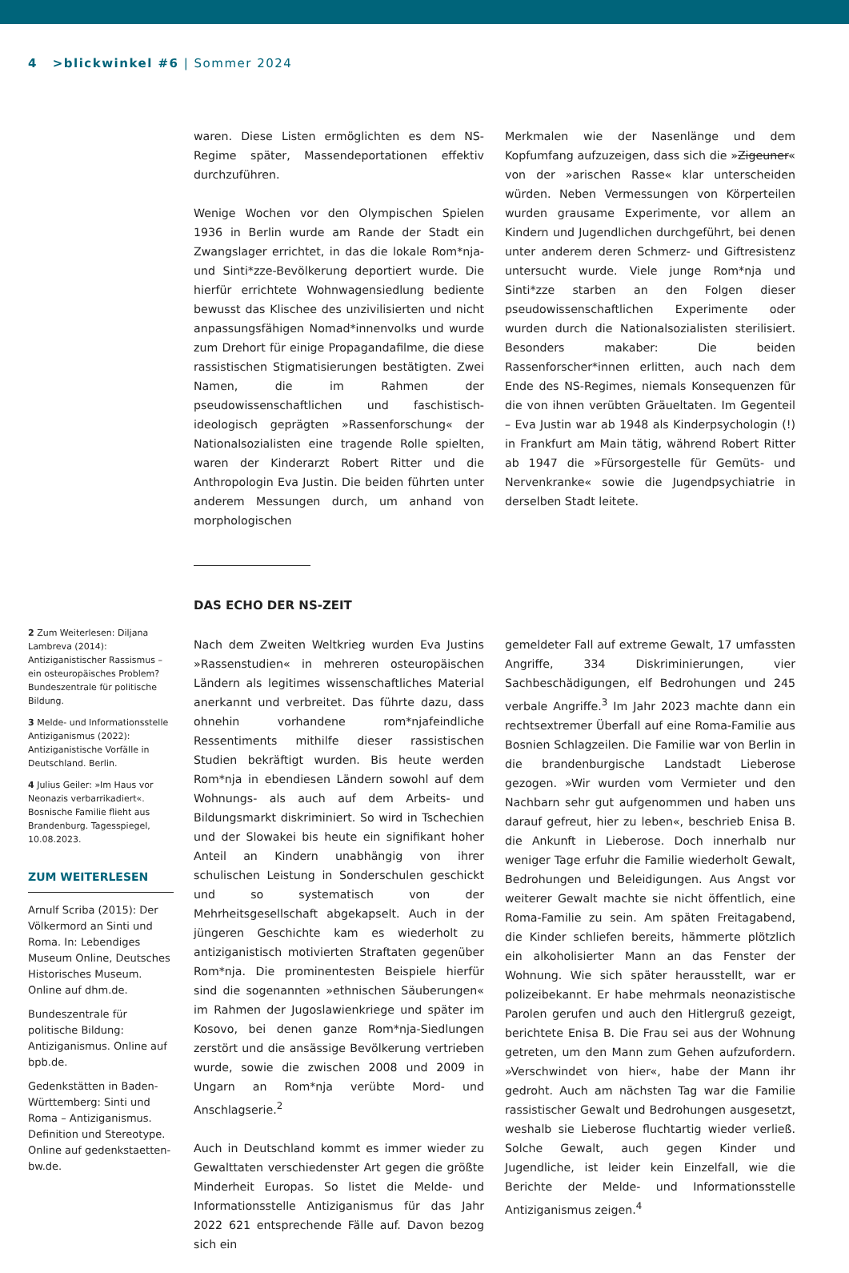4 >blickwinkel #6 | Sommer 2024
waren. Diese Listen ermöglichten es dem NS-Regime später, Massendeportationen effektiv durchzuführen.
Wenige Wochen vor den Olympischen Spielen 1936 in Berlin wurde am Rande der Stadt ein Zwangslager errichtet, in das die lokale Rom*nja- und Sinti*zze-Bevölkerung deportiert wurde. Die hierfür errichtete Wohnwagensiedlung bediente bewusst das Klischee des unzivilisierten und nicht anpassungsfähigen Nomad*innenvolks und wurde zum Drehort für einige Propagandafilme, die diese rassistischen Stigmatisierungen bestätigten. Zwei Namen, die im Rahmen der pseudowissenschaftlichen und faschistisch-ideologisch geprägten »Rassenforschung« der Nationalsozialisten eine tragende Rolle spielten, waren der Kinderarzt Robert Ritter und die Anthropologin Eva Justin. Die beiden führten unter anderem Messungen durch, um anhand von morphologischen
Merkmalen wie der Nasenlänge und dem Kopfumfang aufzuzeigen, dass sich die »Zigeuner« von der »arischen Rasse« klar unterscheiden würden. Neben Vermessungen von Körperteilen wurden grausame Experimente, vor allem an Kindern und Jugendlichen durchgeführt, bei denen unter anderem deren Schmerz- und Giftresistenz untersucht wurde. Viele junge Rom*nja und Sinti*zze starben an den Folgen dieser pseudowissenschaftlichen Experimente oder wurden durch die Nationalsozialisten sterilisiert. Besonders makaber: Die beiden Rassenforscher*innen erlitten, auch nach dem Ende des NS-Regimes, niemals Konsequenzen für die von ihnen verübten Gräueltaten. Im Gegenteil – Eva Justin war ab 1948 als Kinderpsychologin (!) in Frankfurt am Main tätig, während Robert Ritter ab 1947 die »Fürsorgestelle für Gemüts- und Nervenkranke« sowie die Jugendpsychiatrie in derselben Stadt leitete.
DAS ECHO DER NS-ZEIT
Nach dem Zweiten Weltkrieg wurden Eva Justins »Rassenstudien« in mehreren osteuropäischen Ländern als legitimes wissenschaftliches Material anerkannt und verbreitet. Das führte dazu, dass ohnehin vorhandene rom*njafeindliche Ressentiments mithilfe dieser rassistischen Studien bekräftigt wurden. Bis heute werden Rom*nja in ebendiesen Ländern sowohl auf dem Wohnungs- als auch auf dem Arbeits- und Bildungsmarkt diskriminiert. So wird in Tschechien und der Slowakei bis heute ein signifikant hoher Anteil an Kindern unabhängig von ihrer schulischen Leistung in Sonderschulen geschickt und so systematisch von der Mehrheitsgesellschaft abgekapselt. Auch in der jüngeren Geschichte kam es wiederholt zu antiziganistisch motivierten Straftaten gegenüber Rom*nja. Die prominentesten Beispiele hierfür sind die sogenannten »ethnischen Säuberungen« im Rahmen der Jugoslawienkriege und später im Kosovo, bei denen ganze Rom*nja-Siedlungen zerstört und die ansässige Bevölkerung vertrieben wurde, sowie die zwischen 2008 und 2009 in Ungarn an Rom*nja verübte Mord- und Anschlagserie.<sup>2</sup>
Auch in Deutschland kommt es immer wieder zu Gewalttaten verschiedenster Art gegen die größte Minderheit Europas. So listet die Melde- und Informationsstelle Antiziganismus für das Jahr 2022 621 entsprechende Fälle auf. Davon bezog sich ein
gemeldeter Fall auf extreme Gewalt, 17 umfassten Angriffe, 334 Diskriminierungen, vier Sachbeschädigungen, elf Bedrohungen und 245 verbale Angriffe.<sup>3</sup> Im Jahr 2023 machte dann ein rechtsextremer Überfall auf eine Roma-Familie aus Bosnien Schlagzeilen. Die Familie war von Berlin in die brandenburgische Landstadt Lieberose gezogen. »Wir wurden vom Vermieter und den Nachbarn sehr gut aufgenommen und haben uns darauf gefreut, hier zu leben«, beschrieb Enisa B. die Ankunft in Lieberose. Doch innerhalb nur weniger Tage erfuhr die Familie wiederholt Gewalt, Bedrohungen und Beleidigungen. Aus Angst vor weiterer Gewalt machte sie nicht öffentlich, eine Roma-Familie zu sein. Am späten Freitagabend, die Kinder schliefen bereits, hämmerte plötzlich ein alkoholisierter Mann an das Fenster der Wohnung. Wie sich später herausstellt, war er polizeibekannt. Er habe mehrmals neonazistische Parolen gerufen und auch den Hitlergruß gezeigt, berichtete Enisa B. Die Frau sei aus der Wohnung getreten, um den Mann zum Gehen aufzufordern. »Verschwindet von hier«, habe der Mann ihr gedroht. Auch am nächsten Tag war die Familie rassistischer Gewalt und Bedrohungen ausgesetzt, weshalb sie Lieberose fluchtartig wieder verließ. Solche Gewalt, auch gegen Kinder und Jugendliche, ist leider kein Einzelfall, wie die Berichte der Melde- und Informationsstelle Antiziganismus zeigen.<sup>4</sup>
2 Zum Weiterlesen: Diljana Lambreva (2014): Antiziganistischer Rassismus – ein osteuropäisches Problem? Bundeszentrale für politische Bildung.
3 Melde- und Informationsstelle Antiziganismus (2022): Antiziganistische Vorfälle in Deutschland. Berlin.
4 Julius Geiler: »Im Haus vor Neonazis verbarrikadiert«. Bosnische Familie flieht aus Brandenburg. Tagesspiegel, 10.08.2023.
ZUM WEITERLESEN
Arnulf Scriba (2015): Der Völkermord an Sinti und Roma. In: Lebendiges Museum Online, Deutsches Historisches Museum. Online auf dhm.de.
Bundeszentrale für politische Bildung: Antiziganismus. Online auf bpb.de.
Gedenkstätten in Baden-Württemberg: Sinti und Roma – Antiziganismus. Definition und Stereotype. Online auf gedenkstaetten-bw.de.